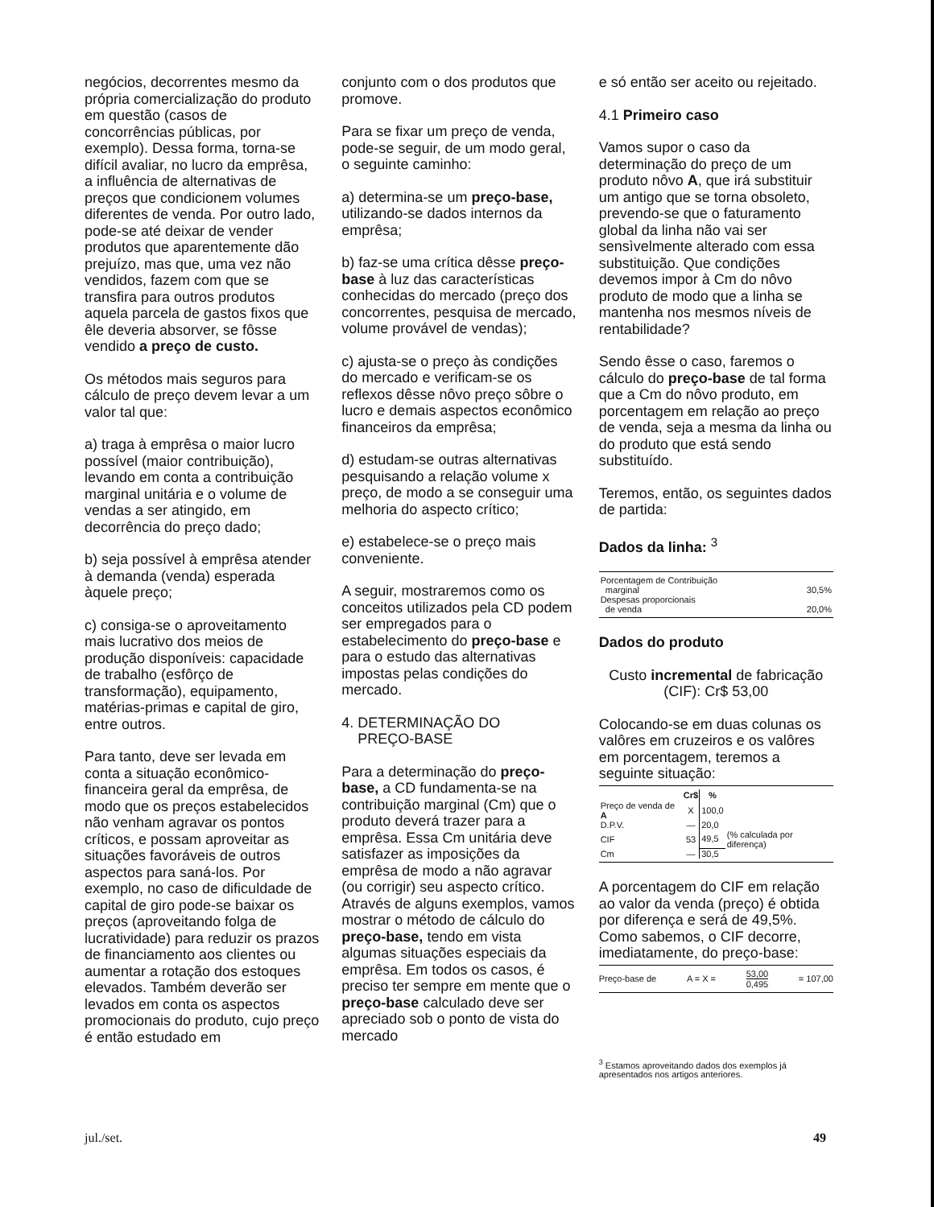negócios, decorrentes mesmo da própria comercialização do produto em questão (casos de concorrências públicas, por exemplo). Dessa forma, torna-se difícil avaliar, no lucro da emprêsa, a influência de alternativas de preços que condicionem volumes diferentes de venda. Por outro lado, pode-se até deixar de vender produtos que aparentemente dão prejuízo, mas que, uma vez não vendidos, fazem com que se transfira para outros produtos aquela parcela de gastos fixos que êle deveria absorver, se fôsse vendido a preço de custo.
Os métodos mais seguros para cálculo de preço devem levar a um valor tal que:
a) traga à emprêsa o maior lucro possível (maior contribuição), levando em conta a contribuição marginal unitária e o volume de vendas a ser atingido, em decorrência do preço dado;
b) seja possível à emprêsa atender à demanda (venda) esperada àquele preço;
c) consiga-se o aproveitamento mais lucrativo dos meios de produção disponíveis: capacidade de trabalho (esfôrço de transformação), equipamento, matérias-primas e capital de giro, entre outros.
Para tanto, deve ser levada em conta a situação econômico-financeira geral da emprêsa, de modo que os preços estabelecidos não venham agravar os pontos críticos, e possam aproveitar as situações favoráveis de outros aspectos para saná-los. Por exemplo, no caso de dificuldade de capital de giro pode-se baixar os preços (aproveitando folga de lucratividade) para reduzir os prazos de financiamento aos clientes ou aumentar a rotação dos estoques elevados. Também deverão ser levados em conta os aspectos promocionais do produto, cujo preço é então estudado em
conjunto com o dos produtos que promove.
Para se fixar um preço de venda, pode-se seguir, de um modo geral, o seguinte caminho:
a) determina-se um preço-base, utilizando-se dados internos da emprêsa;
b) faz-se uma crítica dêsse preço-base à luz das características conhecidas do mercado (preço dos concorrentes, pesquisa de mercado, volume provável de vendas);
c) ajusta-se o preço às condições do mercado e verificam-se os reflexos dêsse nôvo preço sôbre o lucro e demais aspectos econômico financeiros da emprêsa;
d) estudam-se outras alternativas pesquisando a relação volume x preço, de modo a se conseguir uma melhoria do aspecto crítico;
e) estabelece-se o preço mais conveniente.
A seguir, mostraremos como os conceitos utilizados pela CD podem ser empregados para o estabelecimento do preço-base e para o estudo das alternativas impostas pelas condições do mercado.
4. DETERMINAÇÃO DO
PREÇO-BASE
Para a determinação do preço-base, a CD fundamenta-se na contribuição marginal (Cm) que o produto deverá trazer para a emprêsa. Essa Cm unitária deve satisfazer as imposições da emprêsa de modo a não agravar (ou corrigir) seu aspecto crítico. Através de alguns exemplos, vamos mostrar o método de cálculo do preço-base, tendo em vista algumas situações especiais da emprêsa. Em todos os casos, é preciso ter sempre em mente que o preço-base calculado deve ser apreciado sob o ponto de vista do mercado
e só então ser aceito ou rejeitado.
4.1 Primeiro caso
Vamos supor o caso da determinação do preço de um produto nôvo A, que irá substituir um antigo que se torna obsoleto, prevendo-se que o faturamento global da linha não vai ser sensìvelmente alterado com essa substituição. Que condições devemos impor à Cm do nôvo produto de modo que a linha se mantenha nos mesmos níveis de rentabilidade?
Sendo êsse o caso, faremos o cálculo do preço-base de tal forma que a Cm do nôvo produto, em porcentagem em relação ao preço de venda, seja a mesma da linha ou do produto que está sendo substituído.
Teremos, então, os seguintes dados de partida:
Dados da linha: <sup>3</sup>
| Porcentagem de Contribuição marginal | 30,5% |
| Despesas proporcionais de venda | 20,0% |
Dados do produto
Custo incremental de fabricação (CIF): Cr$ 53,00
Colocando-se em duas colunas os valôres em cruzeiros e os valôres em porcentagem, teremos a seguinte situação:
| | Cr$ | % | |
| --- | --- | --- | --- |
| Preço de venda de A | X | 100,0 | |
| D.P.V. | — | 20,0 | |
| CIF | 53 | 49,5 | (% calculada por diferença) |
| Cm | — | 30,5 | |
A porcentagem do CIF em relação ao valor da venda (preço) é obtida por diferença e será de 49,5%. Como sabemos, o CIF decorre, imediatamente, do preço-base:
Preço-base de A = X = 53,00 0,495 = 107,00
<sup>3</sup> Estamos aproveitando dados dos exemplos já apresentados nos artigos anteriores.
jul./set. 49